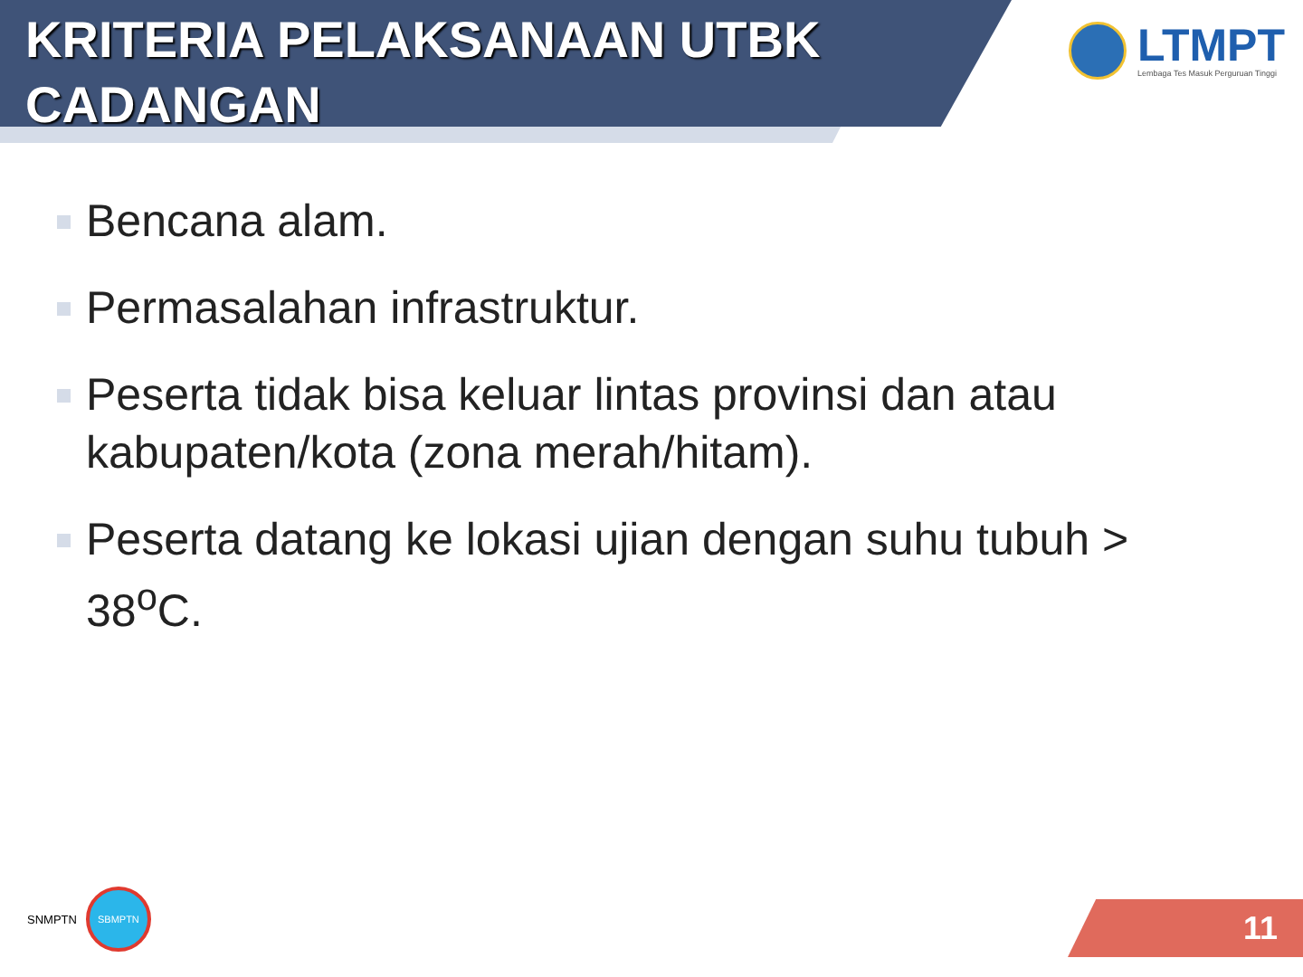KRITERIA PELAKSANAAN UTBK CADANGAN
LTMPT
Lembaga Tes Masuk Perguruan Tinggi
Bencana alam.
Permasalahan infrastruktur.
Peserta tidak bisa keluar lintas provinsi dan atau kabupaten/kota (zona merah/hitam).
Peserta datang ke lokasi ujian dengan suhu tubuh > 38<sup>o</sup>C.
SNMPTN
SBMPTN
11